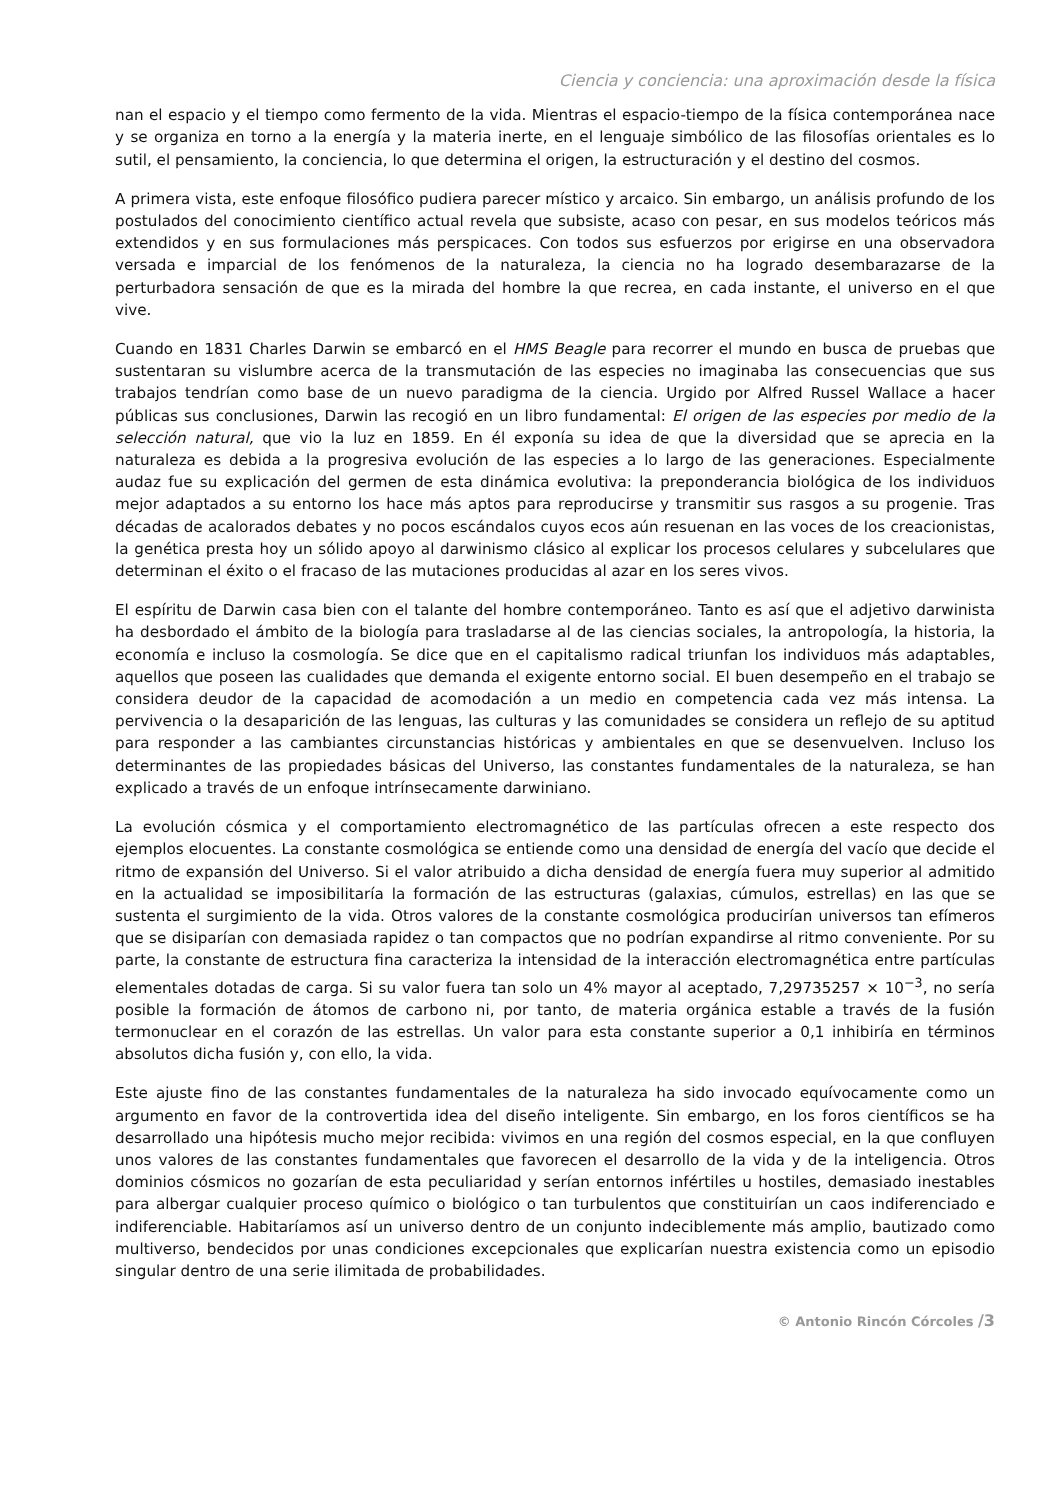Ciencia y conciencia: una aproximación desde la física
nan el espacio y el tiempo como fermento de la vida. Mientras el espacio-tiempo de la física contemporánea nace y se organiza en torno a la energía y la materia inerte, en el lenguaje simbólico de las filosofías orientales es lo sutil, el pensamiento, la conciencia, lo que determina el origen, la estructuración y el destino del cosmos.
A primera vista, este enfoque filosófico pudiera parecer místico y arcaico. Sin embargo, un análisis profundo de los postulados del conocimiento científico actual revela que subsiste, acaso con pesar, en sus modelos teóricos más extendidos y en sus formulaciones más perspicaces. Con todos sus esfuerzos por erigirse en una observadora versada e imparcial de los fenómenos de la naturaleza, la ciencia no ha logrado desembarazarse de la perturbadora sensación de que es la mirada del hombre la que recrea, en cada instante, el universo en el que vive.
Cuando en 1831 Charles Darwin se embarcó en el HMS Beagle para recorrer el mundo en busca de pruebas que sustentaran su vislumbre acerca de la transmutación de las especies no imaginaba las consecuencias que sus trabajos tendrían como base de un nuevo paradigma de la ciencia. Urgido por Alfred Russel Wallace a hacer públicas sus conclusiones, Darwin las recogió en un libro fundamental: El origen de las especies por medio de la selección natural, que vio la luz en 1859. En él exponía su idea de que la diversidad que se aprecia en la naturaleza es debida a la progresiva evolución de las especies a lo largo de las generaciones. Especialmente audaz fue su explicación del germen de esta dinámica evolutiva: la preponderancia biológica de los individuos mejor adaptados a su entorno los hace más aptos para reproducirse y transmitir sus rasgos a su progenie. Tras décadas de acalorados debates y no pocos escándalos cuyos ecos aún resuenan en las voces de los creacionistas, la genética presta hoy un sólido apoyo al darwinismo clásico al explicar los procesos celulares y subcelulares que determinan el éxito o el fracaso de las mutaciones producidas al azar en los seres vivos.
El espíritu de Darwin casa bien con el talante del hombre contemporáneo. Tanto es así que el adjetivo darwinista ha desbordado el ámbito de la biología para trasladarse al de las ciencias sociales, la antropología, la historia, la economía e incluso la cosmología. Se dice que en el capitalismo radical triunfan los individuos más adaptables, aquellos que poseen las cualidades que demanda el exigente entorno social. El buen desempeño en el trabajo se considera deudor de la capacidad de acomodación a un medio en competencia cada vez más intensa. La pervivencia o la desaparición de las lenguas, las culturas y las comunidades se considera un reflejo de su aptitud para responder a las cambiantes circunstancias históricas y ambientales en que se desenvuelven. Incluso los determinantes de las propiedades básicas del Universo, las constantes fundamentales de la naturaleza, se han explicado a través de un enfoque intrínsecamente darwiniano.
La evolución cósmica y el comportamiento electromagnético de las partículas ofrecen a este respecto dos ejemplos elocuentes. La constante cosmológica se entiende como una densidad de energía del vacío que decide el ritmo de expansión del Universo. Si el valor atribuido a dicha densidad de energía fuera muy superior al admitido en la actualidad se imposibilitaría la formación de las estructuras (galaxias, cúmulos, estrellas) en las que se sustenta el surgimiento de la vida. Otros valores de la constante cosmológica producirían universos tan efímeros que se disiparían con demasiada rapidez o tan compactos que no podrían expandirse al ritmo conveniente. Por su parte, la constante de estructura fina caracteriza la intensidad de la interacción electromagnética entre partículas elementales dotadas de carga. Si su valor fuera tan solo un 4% mayor al aceptado, 7,29735257 × 10<sup>−3</sup>, no sería posible la formación de átomos de carbono ni, por tanto, de materia orgánica estable a través de la fusión termonuclear en el corazón de las estrellas. Un valor para esta constante superior a 0,1 inhibiría en términos absolutos dicha fusión y, con ello, la vida.
Este ajuste fino de las constantes fundamentales de la naturaleza ha sido invocado equívocamente como un argumento en favor de la controvertida idea del diseño inteligente. Sin embargo, en los foros científicos se ha desarrollado una hipótesis mucho mejor recibida: vivimos en una región del cosmos especial, en la que confluyen unos valores de las constantes fundamentales que favorecen el desarrollo de la vida y de la inteligencia. Otros dominios cósmicos no gozarían de esta peculiaridad y serían entornos infértiles u hostiles, demasiado inestables para albergar cualquier proceso químico o biológico o tan turbulentos que constituirían un caos indiferenciado e indiferenciable. Habitaríamos así un universo dentro de un conjunto indeciblemente más amplio, bautizado como multiverso, bendecidos por unas condiciones excepcionales que explicarían nuestra existencia como un episodio singular dentro de una serie ilimitada de probabilidades.
© Antonio Rincón Córcoles /3